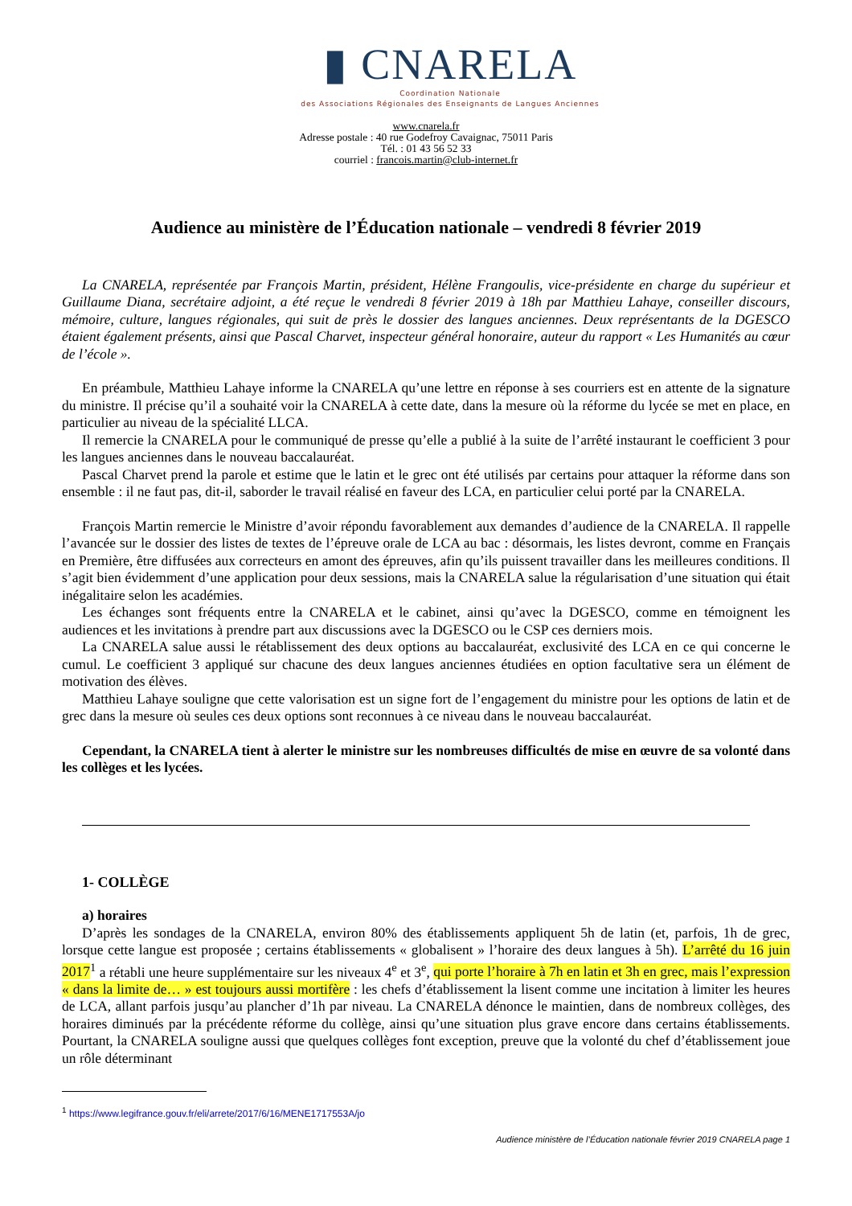▮ CNARELA
Coordination Nationale
des Associations Régionales des Enseignants de Langues Anciennes
www.cnarela.fr
Adresse postale : 40 rue Godefroy Cavaignac, 75011 Paris
Tél. : 01 43 56 52 33
courriel : francois.martin@club-internet.fr
Audience au ministère de l’Éducation nationale – vendredi 8 février 2019
La CNARELA, représentée par François Martin, président, Hélène Frangoulis, vice-présidente en charge du supérieur et Guillaume Diana, secrétaire adjoint, a été reçue le vendredi 8 février 2019 à 18h par Matthieu Lahaye, conseiller discours, mémoire, culture, langues régionales, qui suit de près le dossier des langues anciennes. Deux représentants de la DGESCO étaient également présents, ainsi que Pascal Charvet, inspecteur général honoraire, auteur du rapport « Les Humanités au cœur de l’école ».
En préambule, Matthieu Lahaye informe la CNARELA qu’une lettre en réponse à ses courriers est en attente de la signature du ministre. Il précise qu’il a souhaité voir la CNARELA à cette date, dans la mesure où la réforme du lycée se met en place, en particulier au niveau de la spécialité LLCA.
Il remercie la CNARELA pour le communiqué de presse qu’elle a publié à la suite de l’arrêté instaurant le coefficient 3 pour les langues anciennes dans le nouveau baccalauréat.
Pascal Charvet prend la parole et estime que le latin et le grec ont été utilisés par certains pour attaquer la réforme dans son ensemble : il ne faut pas, dit-il, saborder le travail réalisé en faveur des LCA, en particulier celui porté par la CNARELA.
François Martin remercie le Ministre d’avoir répondu favorablement aux demandes d’audience de la CNARELA. Il rappelle l’avancée sur le dossier des listes de textes de l’épreuve orale de LCA au bac : désormais, les listes devront, comme en Français en Première, être diffusées aux correcteurs en amont des épreuves, afin qu’ils puissent travailler dans les meilleures conditions. Il s’agit bien évidemment d’une application pour deux sessions, mais la CNARELA salue la régularisation d’une situation qui était inégalitaire selon les académies.
Les échanges sont fréquents entre la CNARELA et le cabinet, ainsi qu’avec la DGESCO, comme en témoignent les audiences et les invitations à prendre part aux discussions avec la DGESCO ou le CSP ces derniers mois.
La CNARELA salue aussi le rétablissement des deux options au baccalauréat, exclusivité des LCA en ce qui concerne le cumul. Le coefficient 3 appliqué sur chacune des deux langues anciennes étudiées en option facultative sera un élément de motivation des élèves.
Matthieu Lahaye souligne que cette valorisation est un signe fort de l’engagement du ministre pour les options de latin et de grec dans la mesure où seules ces deux options sont reconnues à ce niveau dans le nouveau baccalauréat.
Cependant, la CNARELA tient à alerter le ministre sur les nombreuses difficultés de mise en œuvre de sa volonté dans les collèges et les lycées.
1- COLLÈGE
a) horaires
D’après les sondages de la CNARELA, environ 80% des établissements appliquent 5h de latin (et, parfois, 1h de grec, lorsque cette langue est proposée ; certains établissements « globalisent » l’horaire des deux langues à 5h). L’arrêté du 16 juin 2017<sup>1</sup> a rétabli une heure supplémentaire sur les niveaux 4<sup>e</sup> et 3<sup>e</sup>, qui porte l’horaire à 7h en latin et 3h en grec, mais l’expression « dans la limite de… » est toujours aussi mortifère : les chefs d’établissement la lisent comme une incitation à limiter les heures de LCA, allant parfois jusqu’au plancher d’1h par niveau. La CNARELA dénonce le maintien, dans de nombreux collèges, des horaires diminués par la précédente réforme du collège, ainsi qu’une situation plus grave encore dans certains établissements. Pourtant, la CNARELA souligne aussi que quelques collèges font exception, preuve que la volonté du chef d’établissement joue un rôle déterminant
<sup>1</sup> https://www.legifrance.gouv.fr/eli/arrete/2017/6/16/MENE1717553A/jo
Audience ministère de l’Éducation nationale février 2019 CNARELA page 1